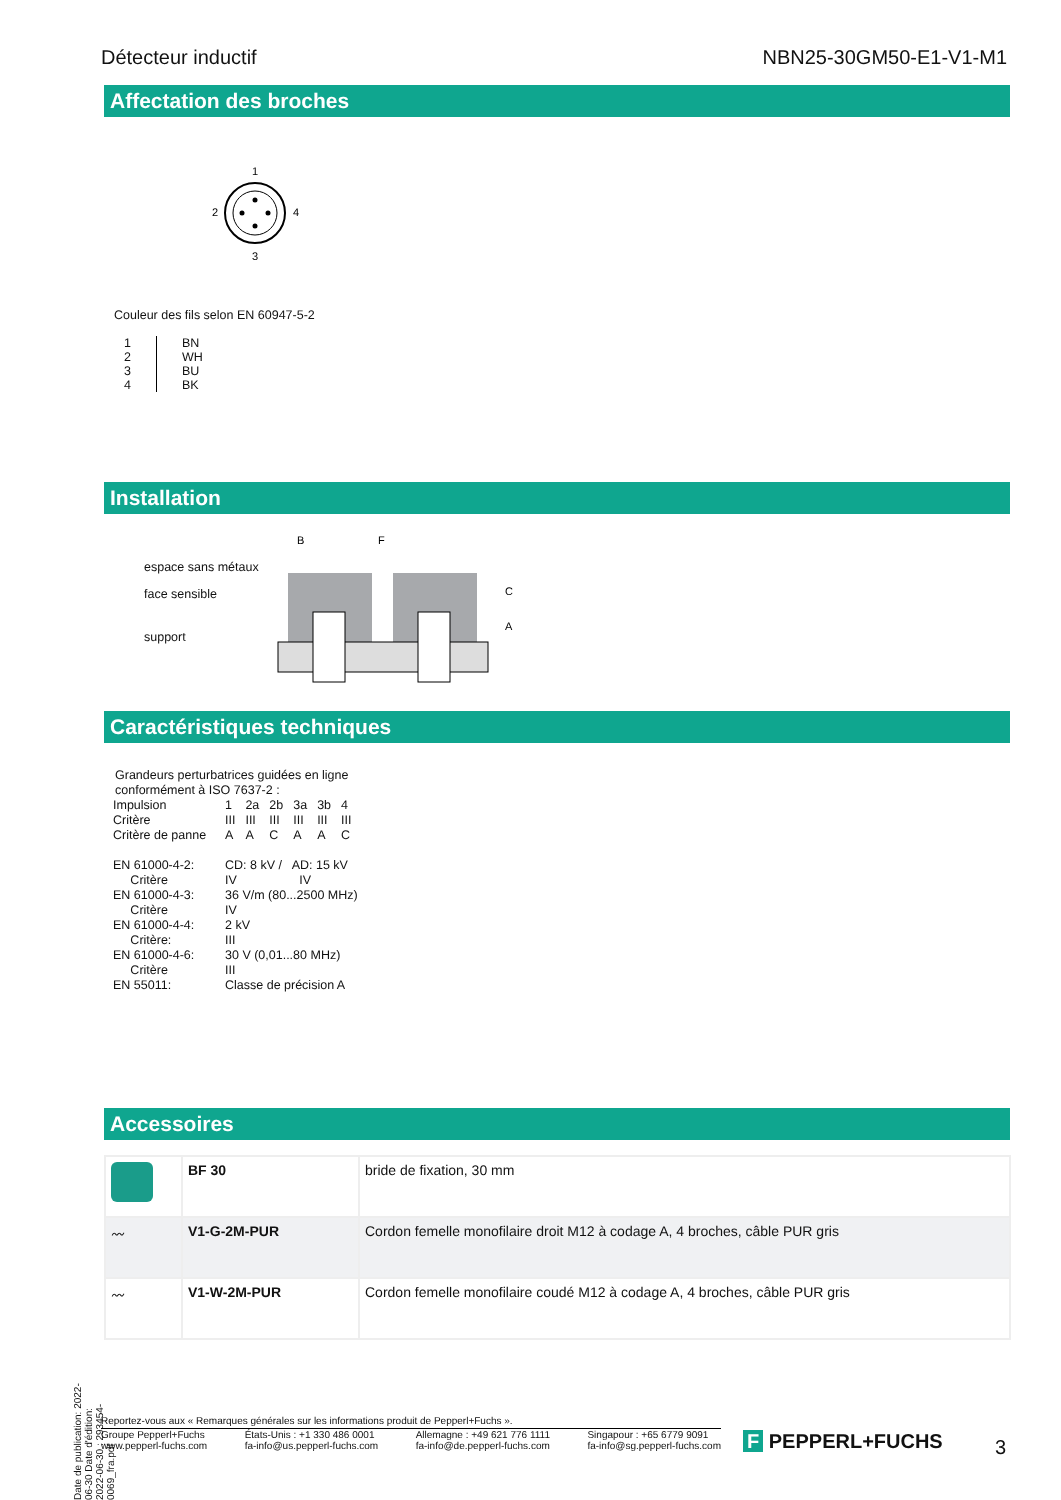Détecteur inductif NBN25-30GM50-E1-V1-M1
Affectation des broches
1
2
4
3
Couleur des fils selon EN 60947-5-2
| 1 2 3 4 | BN WH BU BK |
Installation
espace sans métaux
face sensible
support
B
F
C
A
Caractéristiques techniques
Grandeurs perturbatrices guidées en ligne
conformément à ISO 7637-2 :
| Impulsion | 1 | 2a | 2b | 3a | 3b | 4 |
| Critère | III | III | III | III | III | III |
| Critère de panne | A | A | C | A | A | C |
| EN 61000-4-2: | CD: 8 kV / AD: 15 kV |
| Critère | IV IV |
| EN 61000-4-3: | 36 V/m (80...2500 MHz) |
| Critère | IV |
| EN 61000-4-4: | 2 kV |
| Critère: | III |
| EN 61000-4-6: | 30 V (0,01...80 MHz) |
| Critère | III |
| EN 55011: | Classe de précision A |
Accessoires
| | BF 30 | bride de fixation, 30 mm |
| 〰 | V1-G-2M-PUR | Cordon femelle monofilaire droit M12 à codage A, 4 broches, câble PUR gris |
| 〰 | V1-W-2M-PUR | Cordon femelle monofilaire coudé M12 à codage A, 4 broches, câble PUR gris |
Date de publication: 2022-06-30 Date d'édition: 2022-06-30 : 293454-0069_fra.pdf
Reportez-vous aux « Remarques générales sur les informations produit de Pepperl+Fuchs ».
Groupe Pepperl+Fuchs
www.pepperl-fuchs.com États-Unis : +1 330 486 0001
fa-info@us.pepperl-fuchs.com Allemagne : +49 621 776 1111
fa-info@de.pepperl-fuchs.com Singapour : +65 6779 9091
fa-info@sg.pepperl-fuchs.com
F PEPPERL+FUCHS 3